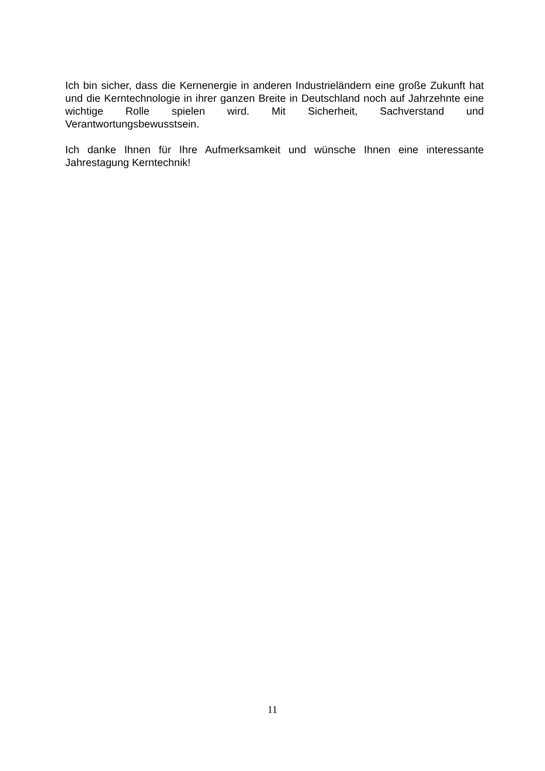Ich bin sicher, dass die Kernenergie in anderen Industrieländern eine große Zukunft hat und die Kerntechnologie in ihrer ganzen Breite in Deutschland noch auf Jahrzehnte eine wichtige Rolle spielen wird. Mit Sicherheit, Sachverstand und Verantwortungsbewusstsein.
Ich danke Ihnen für Ihre Aufmerksamkeit und wünsche Ihnen eine interessante Jahrestagung Kerntechnik!
11